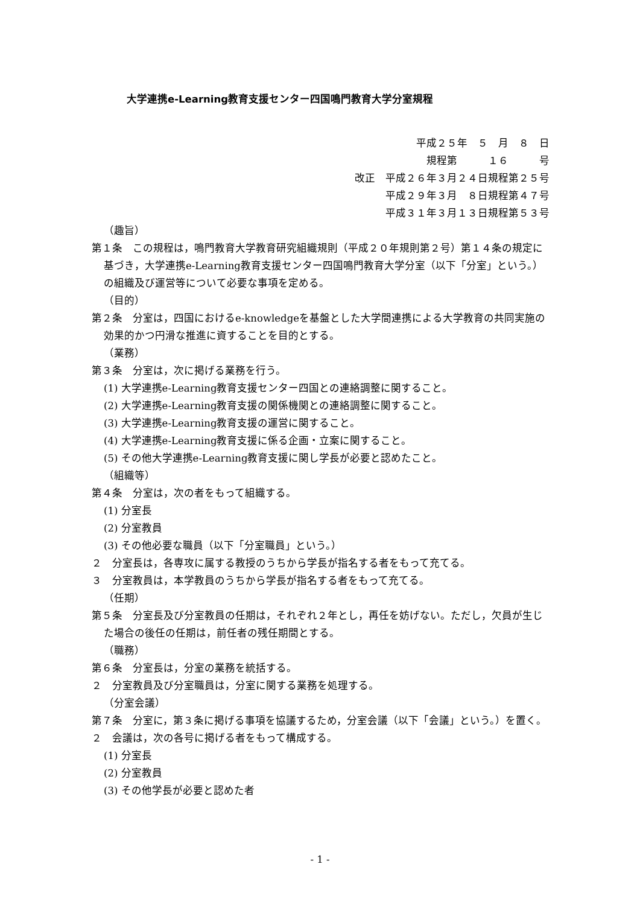大学連携e-Learning教育支援センター四国鳴門教育大学分室規程
平成２５年　５　月　８　日
規程第　　　１６　　　号
改正　平成２６年３月２４日規程第２５号
平成２９年３月　８日規程第４７号
平成３１年３月１３日規程第５３号
（趣旨）
第１条　この規程は，鳴門教育大学教育研究組織規則（平成２０年規則第２号）第１４条の規定に基づき，大学連携e-Learning教育支援センター四国鳴門教育大学分室（以下「分室」という。）の組織及び運営等について必要な事項を定める。
（目的）
第２条　分室は，四国におけるe-knowledgeを基盤とした大学間連携による大学教育の共同実施の効果的かつ円滑な推進に資することを目的とする。
（業務）
第３条　分室は，次に掲げる業務を行う。
(1) 大学連携e-Learning教育支援センター四国との連絡調整に関すること。
(2) 大学連携e-Learning教育支援の関係機関との連絡調整に関すること。
(3) 大学連携e-Learning教育支援の運営に関すること。
(4) 大学連携e-Learning教育支援に係る企画・立案に関すること。
(5) その他大学連携e-Learning教育支援に関し学長が必要と認めたこと。
（組織等）
第４条　分室は，次の者をもって組織する。
(1) 分室長
(2) 分室教員
(3) その他必要な職員（以下「分室職員」という。）
２　分室長は，各専攻に属する教授のうちから学長が指名する者をもって充てる。
３　分室教員は，本学教員のうちから学長が指名する者をもって充てる。
（任期）
第５条　分室長及び分室教員の任期は，それぞれ２年とし，再任を妨げない。ただし，欠員が生じた場合の後任の任期は，前任者の残任期間とする。
（職務）
第６条　分室長は，分室の業務を統括する。
２　分室教員及び分室職員は，分室に関する業務を処理する。
（分室会議）
第７条　分室に，第３条に掲げる事項を協議するため，分室会議（以下「会議」という。）を置く。
２　会議は，次の各号に掲げる者をもって構成する。
(1) 分室長
(2) 分室教員
(3) その他学長が必要と認めた者
- 1 -